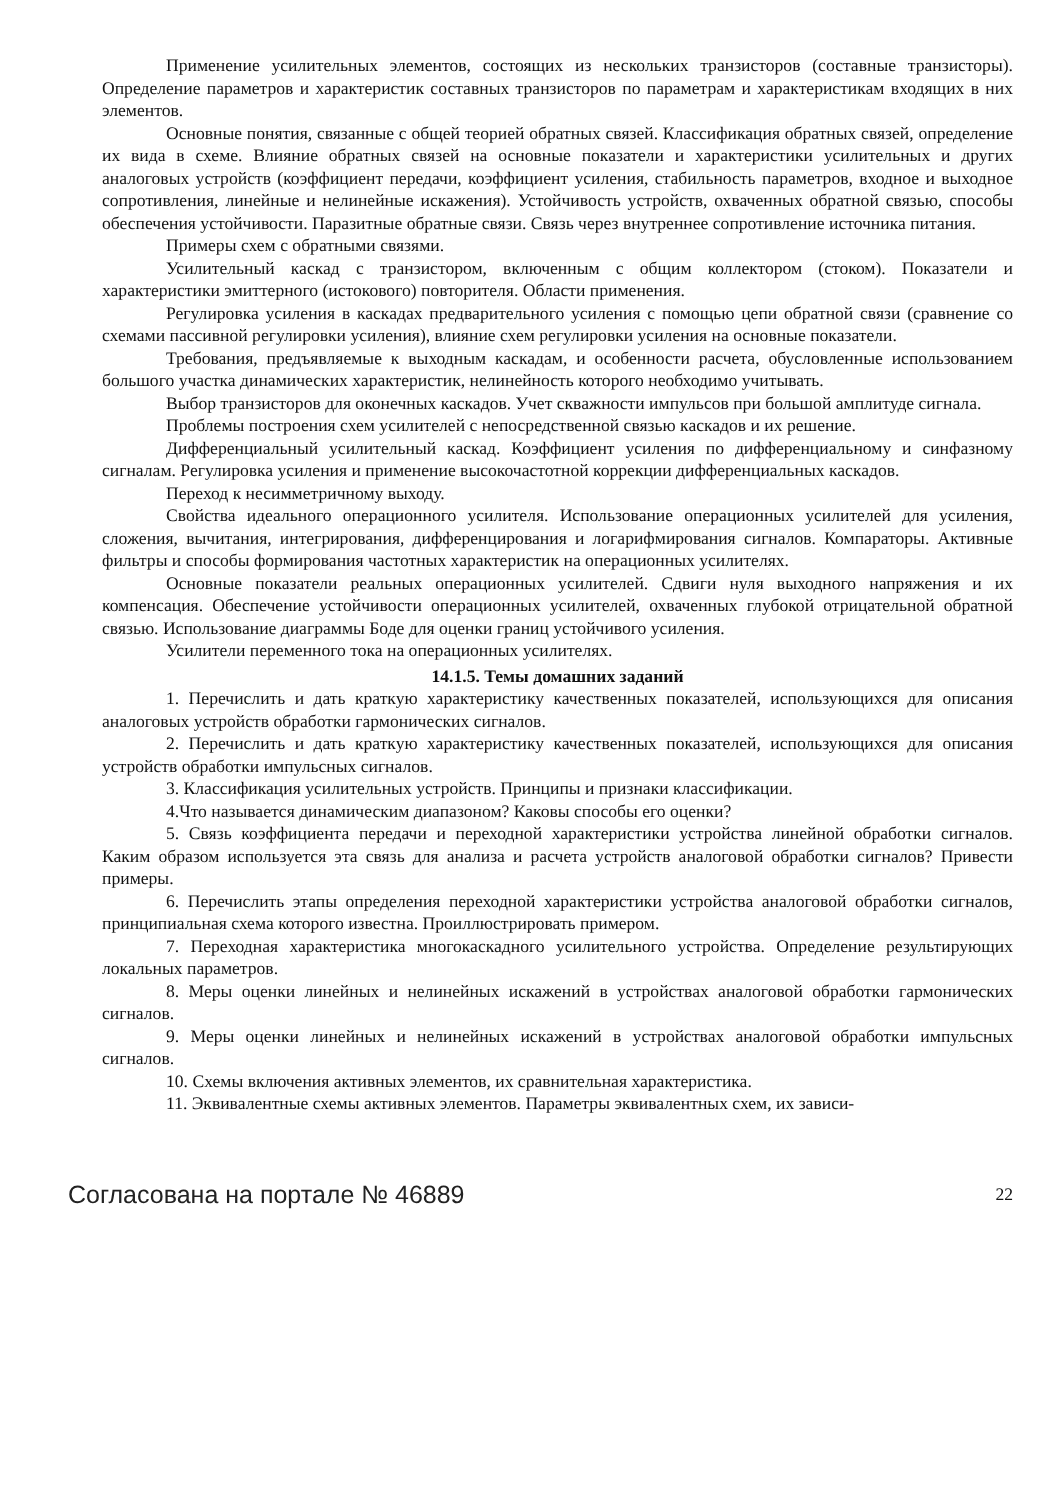Применение усилительных элементов, состоящих из нескольких транзисторов (составные транзисторы). Определение параметров и характеристик составных транзисторов по параметрам и характеристикам входящих в них элементов.
Основные понятия, связанные с общей теорией обратных связей. Классификация обратных связей, определение их вида в схеме. Влияние обратных связей на основные показатели и характеристики усилительных и других аналоговых устройств (коэффициент передачи, коэффициент усиления, стабильность параметров, входное и выходное сопротивления, линейные и нелинейные искажения). Устойчивость устройств, охваченных обратной связью, способы обеспечения устойчивости. Паразитные обратные связи. Связь через внутреннее сопротивление источника питания.
Примеры схем с обратными связями.
Усилительный каскад с транзистором, включенным с общим коллектором (стоком). Показатели и характеристики эмиттерного (истокового) повторителя. Области применения.
Регулировка усиления в каскадах предварительного усиления с помощью цепи обратной связи (сравнение со схемами пассивной регулировки усиления), влияние схем регулировки усиления на основные показатели.
Требования, предъявляемые к выходным каскадам, и особенности расчета, обусловленные использованием большого участка динамических характеристик, нелинейность которого необходимо учитывать.
Выбор транзисторов для оконечных каскадов. Учет скважности импульсов при большой амплитуде сигнала.
Проблемы построения схем усилителей с непосредственной связью каскадов и их решение.
Дифференциальный усилительный каскад. Коэффициент усиления по дифференциальному и синфазному сигналам. Регулировка усиления и применение высокочастотной коррекции дифференциальных каскадов.
Переход к несимметричному выходу.
Свойства идеального операционного усилителя. Использование операционных усилителей для усиления, сложения, вычитания, интегрирования, дифференцирования и логарифмирования сигналов. Компараторы. Активные фильтры и способы формирования частотных характеристик на операционных усилителях.
Основные показатели реальных операционных усилителей. Сдвиги нуля выходного напряжения и их компенсация. Обеспечение устойчивости операционных усилителей, охваченных глубокой отрицательной обратной связью. Использование диаграммы Боде для оценки границ устойчивого усиления.
Усилители переменного тока на операционных усилителях.
14.1.5. Темы домашних заданий
1. Перечислить и дать краткую характеристику качественных показателей, использующихся для описания аналоговых устройств обработки гармонических сигналов.
2. Перечислить и дать краткую характеристику качественных показателей, использующихся для описания устройств обработки импульсных сигналов.
3. Классификация усилительных устройств. Принципы и признаки классификации.
4.Что называется динамическим диапазоном? Каковы способы его оценки?
5. Связь коэффициента передачи и переходной характеристики устройства линейной обработки сигналов. Каким образом используется эта связь для анализа и расчета устройств аналоговой обработки сигналов? Привести примеры.
6. Перечислить этапы определения переходной характеристики устройства аналоговой обработки сигналов, принципиальная схема которого известна. Проиллюстрировать примером.
7. Переходная характеристика многокаскадного усилительного устройства. Определение результирующих локальных параметров.
8. Меры оценки линейных и нелинейных искажений в устройствах аналоговой обработки гармонических сигналов.
9. Меры оценки линейных и нелинейных искажений в устройствах аналоговой обработки импульсных сигналов.
10. Схемы включения активных элементов, их сравнительная характеристика.
11. Эквивалентные схемы активных элементов. Параметры эквивалентных схем, их зависи-
Согласована на портале № 46889 22